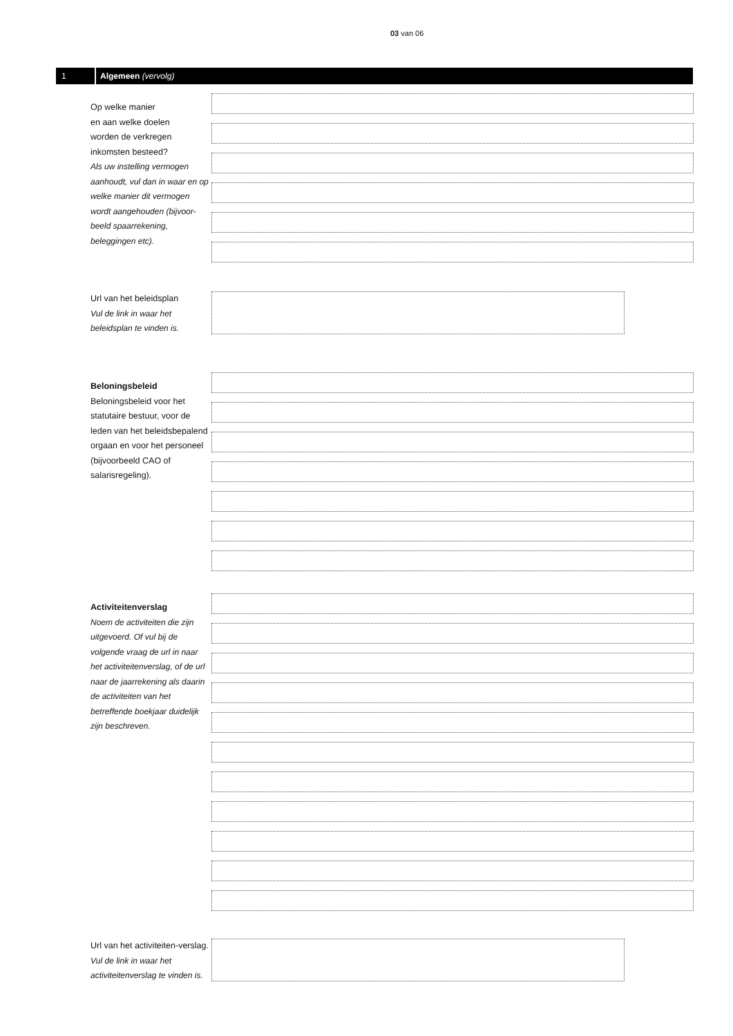03 van 06
1
Algemeen (vervolg)
Op welke manier
en aan welke doelen
worden de verkregen
inkomsten besteed?
Als uw instelling vermogen aanhoudt, vul dan in waar en op welke manier dit vermogen wordt aangehouden (bijvoor-beeld spaarrekening, beleggingen etc).
Url van het beleidsplan
Vul de link in waar het beleidsplan te vinden is.
Beloningsbeleid
Beloningsbeleid voor het statutaire bestuur, voor de leden van het beleidsbepalend orgaan en voor het personeel (bijvoorbeeld CAO of salarisregeling).
Activiteitenverslag
Noem de activiteiten die zijn uitgevoerd. Of vul bij de volgende vraag de url in naar het activiteitenverslag, of de url naar de jaarrekening als daarin de activiteiten van het betreffende boekjaar duidelijk zijn beschreven.
Url van het activiteiten-verslag. Vul de link in waar het activiteitenverslag te vinden is.